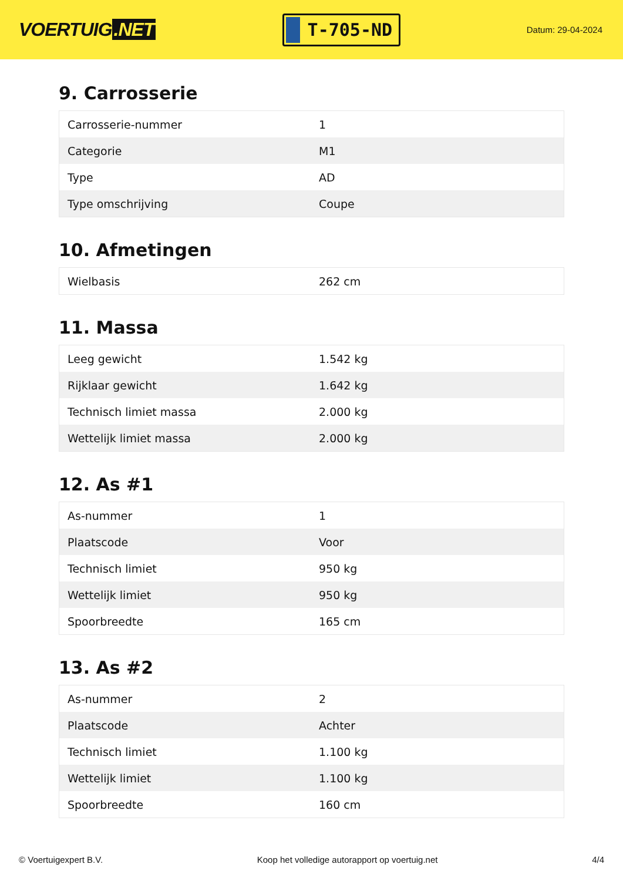VOERTUIG.NET
T-705-ND
Datum: 29-04-2024
9. Carrosserie
| Carrosserie-nummer | 1 |
| Categorie | M1 |
| Type | AD |
| Type omschrijving | Coupe |
10. Afmetingen
| Wielbasis | 262 cm |
11. Massa
| Leeg gewicht | 1.542 kg |
| Rijklaar gewicht | 1.642 kg |
| Technisch limiet massa | 2.000 kg |
| Wettelijk limiet massa | 2.000 kg |
12. As #1
| As-nummer | 1 |
| Plaatscode | Voor |
| Technisch limiet | 950 kg |
| Wettelijk limiet | 950 kg |
| Spoorbreedte | 165 cm |
13. As #2
| As-nummer | 2 |
| Plaatscode | Achter |
| Technisch limiet | 1.100 kg |
| Wettelijk limiet | 1.100 kg |
| Spoorbreedte | 160 cm |
© Voertuigexpert B.V. Koop het volledige autorapport op voertuig.net 4/4